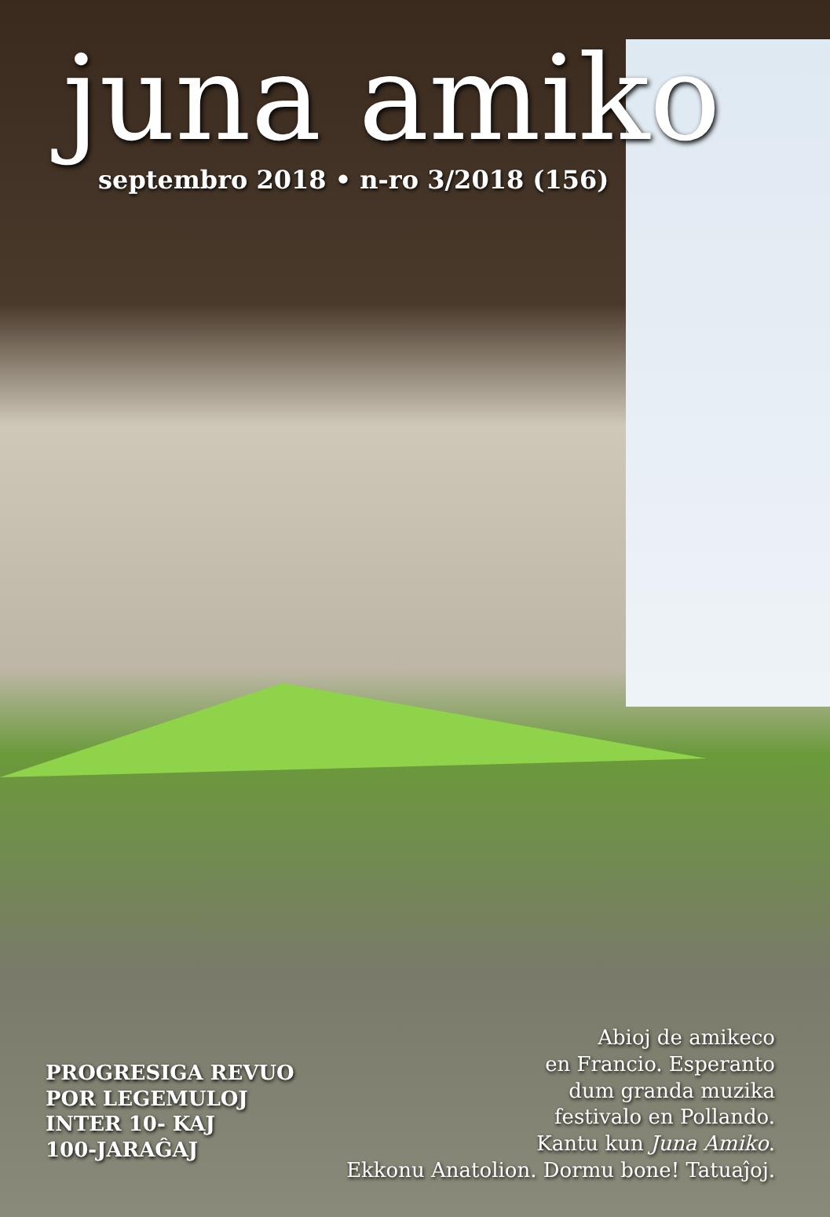juna amiko
septembro 2018 • n-ro 3/2018 (156)
PROGRESIGA REVUO
POR LEGEMULOJ
INTER 10- KAJ
100-JARAĜAJ
Abioj de amikeco
en Francio. Esperanto
dum granda muzika
festivalo en Pollando.
Kantu kun Juna Amiko.
Ekkonu Anatolion. Dormu bone! Tatuaĵoj.